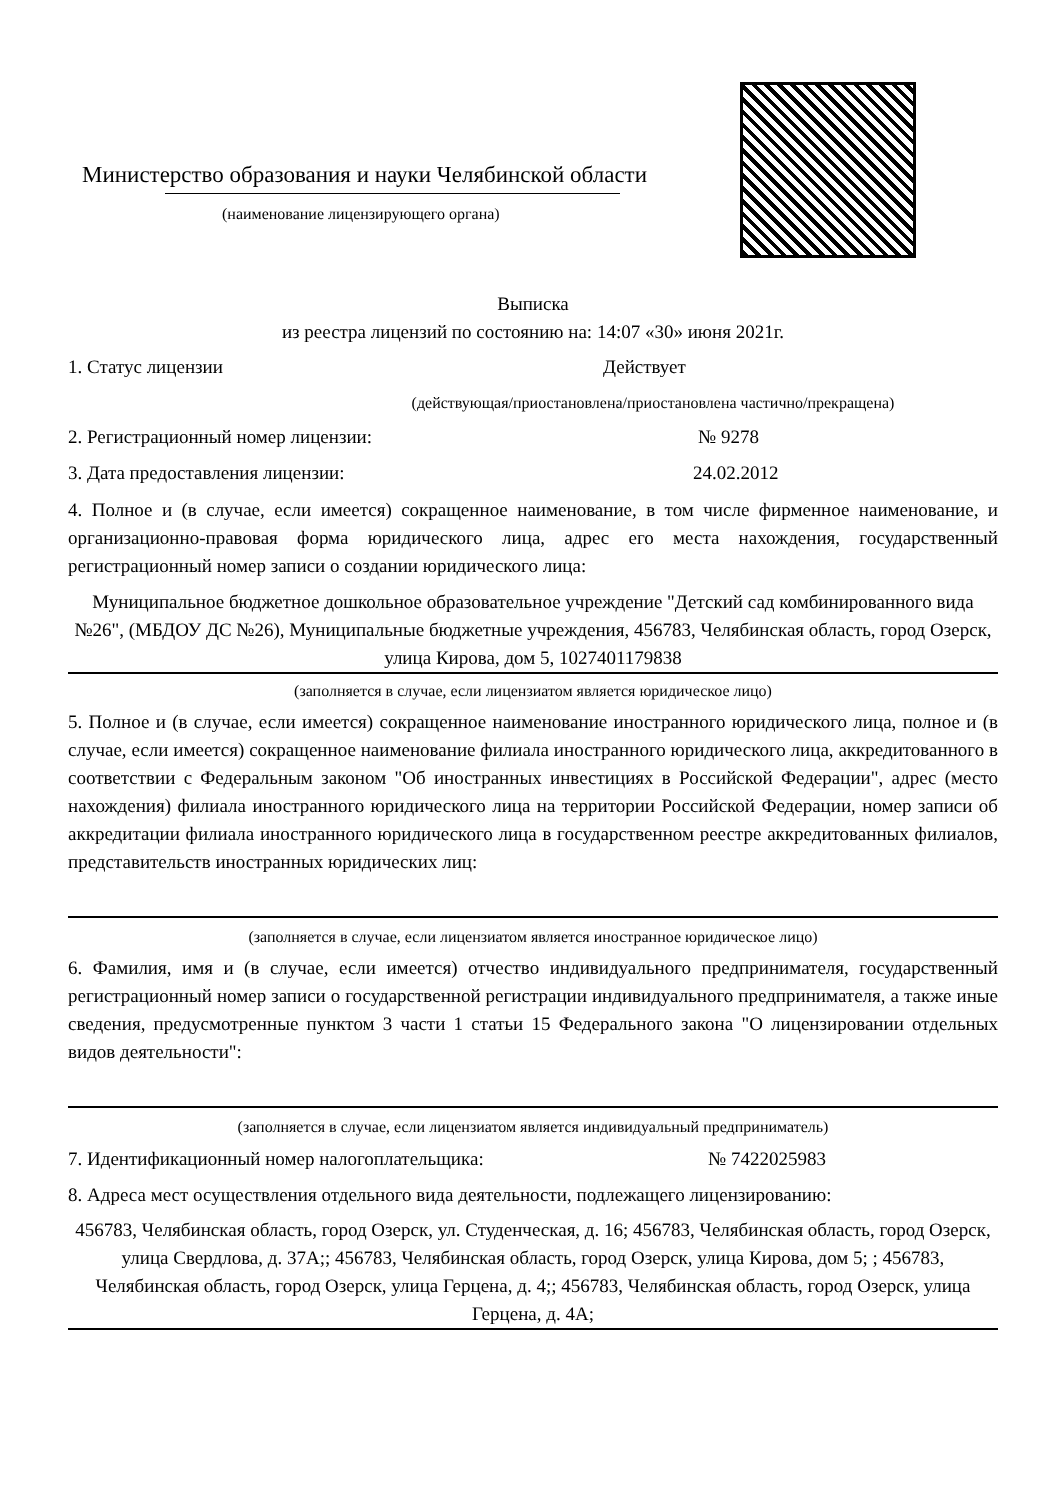Министерство образования и науки Челябинской области
(наименование лицензирующего органа)
Выписка
из реестра лицензий по состоянию на: 14:07 «30» июня 2021г.
1. Статус лицензии Действует
(действующая/приостановлена/приостановлена частично/прекращена)
2. Регистрационный номер лицензии: № 9278
3. Дата предоставления лицензии: 24.02.2012
4. Полное и (в случае, если имеется) сокращенное наименование, в том числе фирменное наименование, и организационно-правовая форма юридического лица, адрес его места нахождения, государственный регистрационный номер записи о создании юридического лица:
Муниципальное бюджетное дошкольное образовательное учреждение "Детский сад комбинированного вида №26", (МБДОУ ДС №26), Муниципальные бюджетные учреждения, 456783, Челябинская область, город Озерск, улица Кирова, дом 5, 1027401179838
(заполняется в случае, если лицензиатом является юридическое лицо)
5. Полное и (в случае, если имеется) сокращенное наименование иностранного юридического лица, полное и (в случае, если имеется) сокращенное наименование филиала иностранного юридического лица, аккредитованного в соответствии с Федеральным законом "Об иностранных инвестициях в Российской Федерации", адрес (место нахождения) филиала иностранного юридического лица на территории Российской Федерации, номер записи об аккредитации филиала иностранного юридического лица в государственном реестре аккредитованных филиалов, представительств иностранных юридических лиц:
(заполняется в случае, если лицензиатом является иностранное юридическое лицо)
6. Фамилия, имя и (в случае, если имеется) отчество индивидуального предпринимателя, государственный регистрационный номер записи о государственной регистрации индивидуального предпринимателя, а также иные сведения, предусмотренные пунктом 3 части 1 статьи 15 Федерального закона "О лицензировании отдельных видов деятельности":
(заполняется в случае, если лицензиатом является индивидуальный предприниматель)
7. Идентификационный номер налогоплательщика: № 7422025983
8. Адреса мест осуществления отдельного вида деятельности, подлежащего лицензированию:
456783, Челябинская область, город Озерск, ул. Студенческая, д. 16; 456783, Челябинская область, город Озерск, улица Свердлова, д. 37А;; 456783, Челябинская область, город Озерск, улица Кирова, дом 5; ; 456783, Челябинская область, город Озерск, улица Герцена, д. 4;; 456783, Челябинская область, город Озерск, улица Герцена, д. 4А;